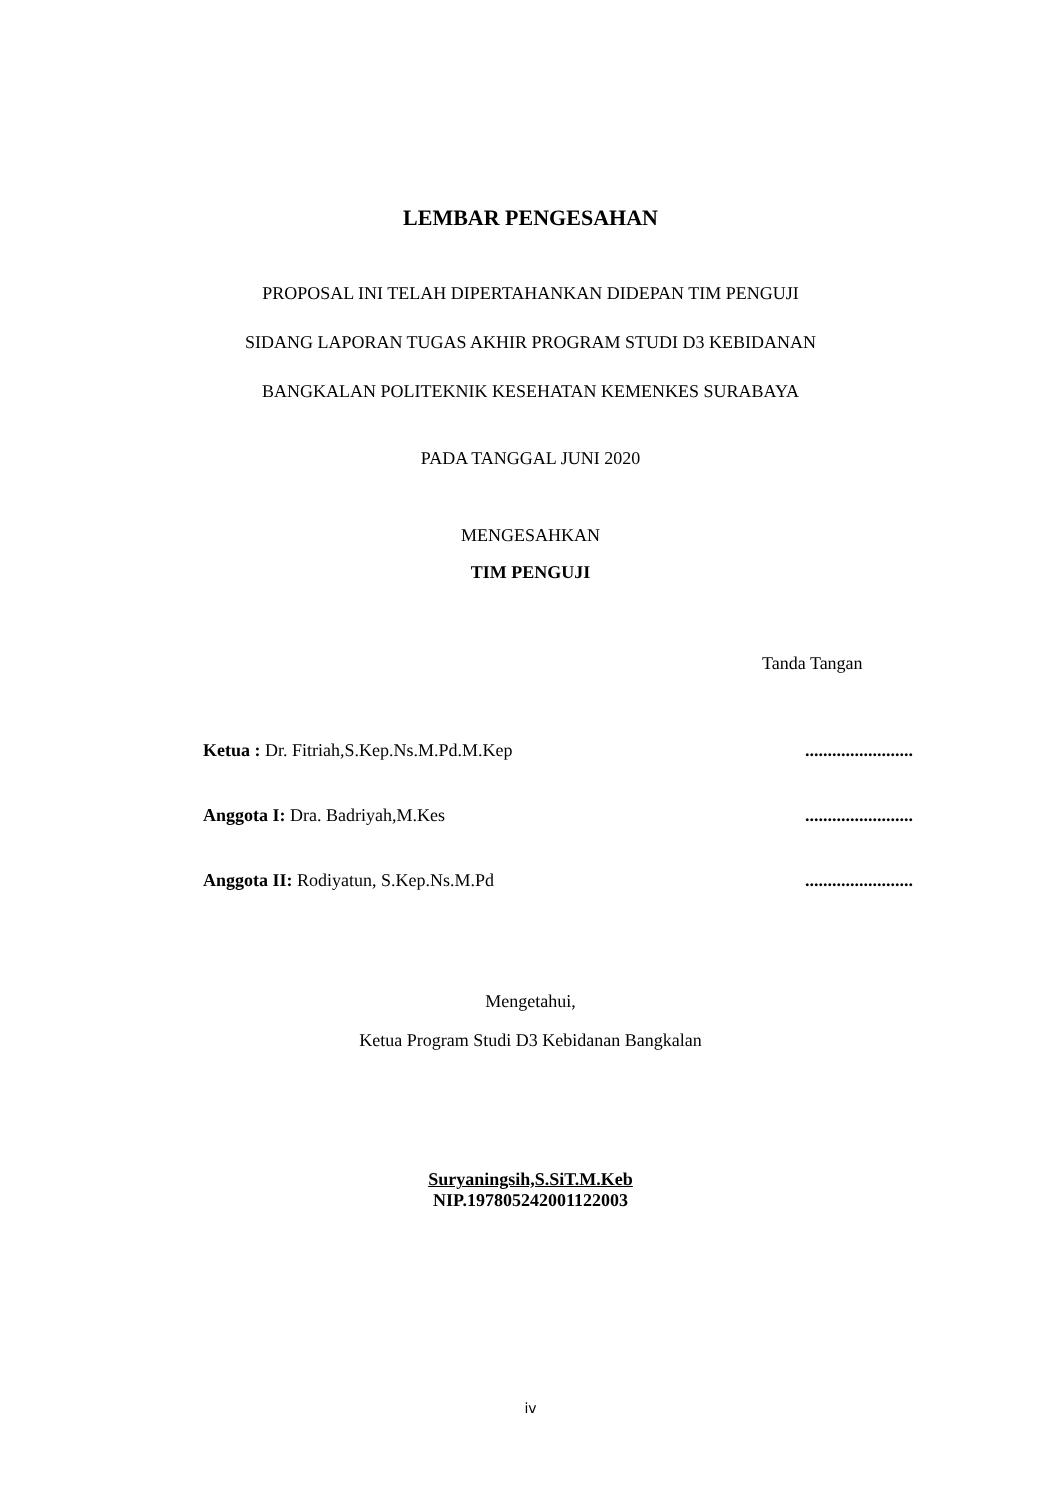LEMBAR PENGESAHAN
PROPOSAL INI TELAH DIPERTAHANKAN DIDEPAN TIM PENGUJI
SIDANG LAPORAN TUGAS AKHIR PROGRAM STUDI D3 KEBIDANAN
BANGKALAN POLITEKNIK KESEHATAN KEMENKES SURABAYA
PADA TANGGAL JUNI 2020
MENGESAHKAN
TIM PENGUJI
Tanda Tangan
Ketua : Dr. Fitriah,S.Kep.Ns.M.Pd.M.Kep........................
Anggota I: Dra. Badriyah,M.Kes........................
Anggota II: Rodiyatun, S.Kep.Ns.M.Pd........................
Mengetahui,
Ketua Program Studi D3 Kebidanan Bangkalan
Suryaningsih,S.SiT.M.Keb
NIP.197805242001122003
iv